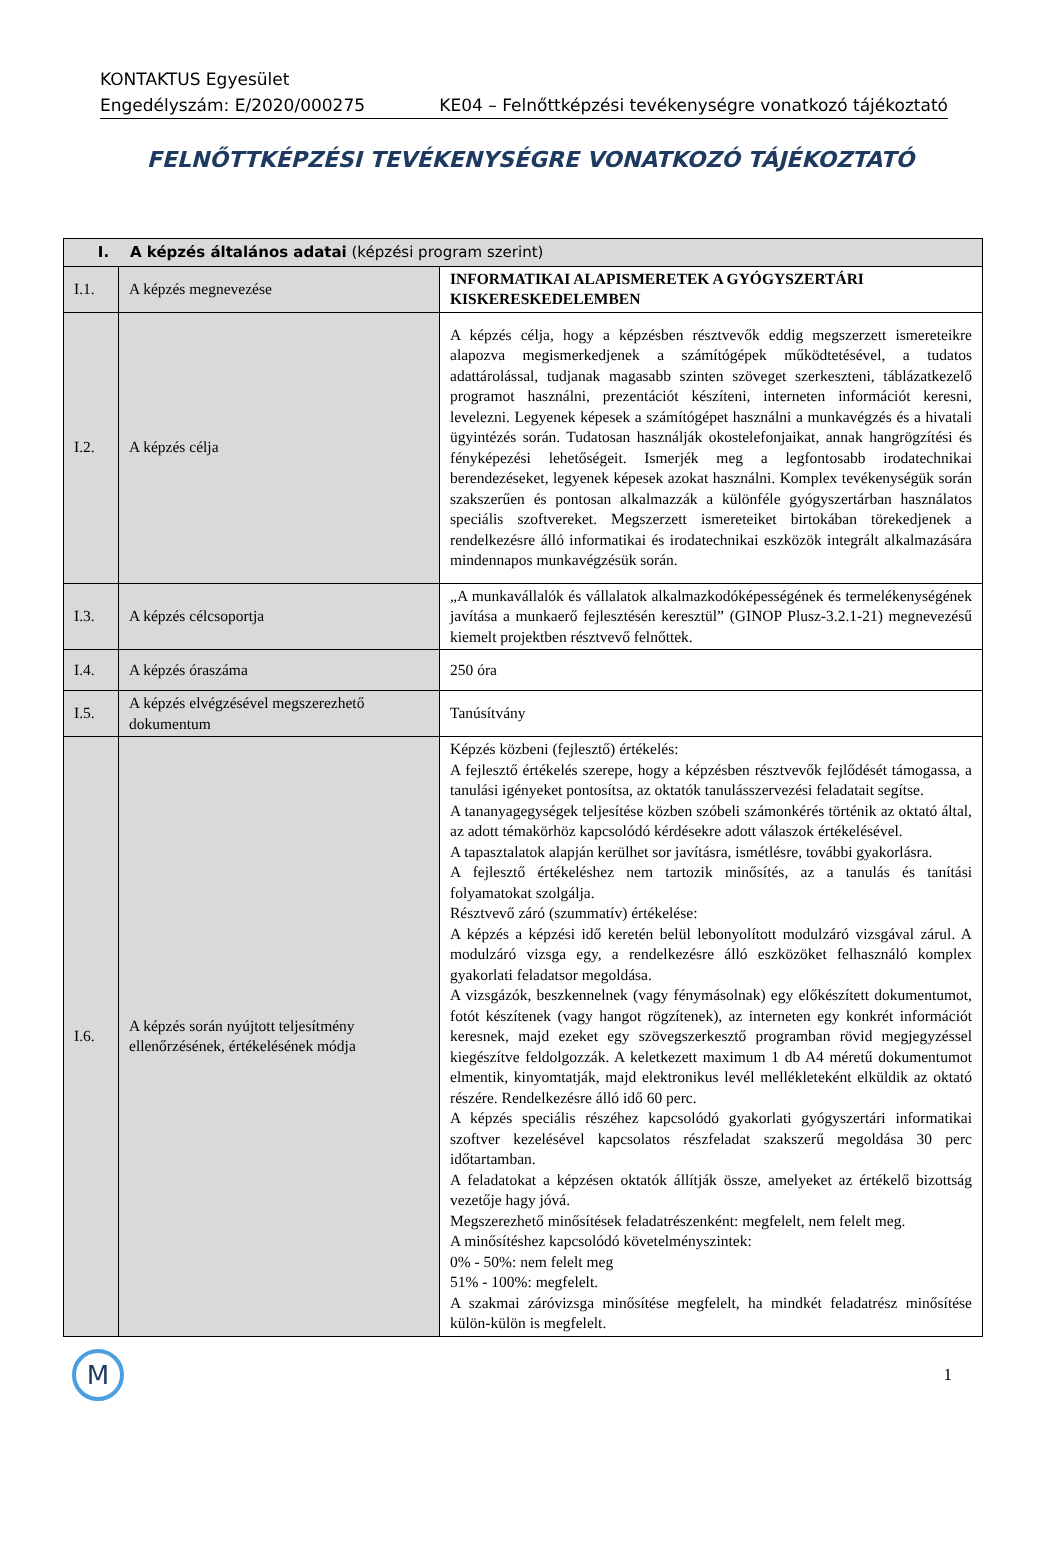KONTAKTUS Egyesület
Engedélyszám: E/2020/000275 KE04 – Felnőttképzési tevékenységre vonatkozó tájékoztató
FELNŐTTKÉPZÉSI TEVÉKENYSÉGRE VONATKOZÓ TÁJÉKOZTATÓ
| I. A képzés általános adatai (képzési program szerint) | | |
| --- | --- | --- |
| I.1. | A képzés megnevezése | INFORMATIKAI ALAPISMERETEK A GYÓGYSZERTÁRI KISKERESKEDELEMBEN |
| I.2. | A képzés célja | A képzés célja, hogy a képzésben résztvevők eddig megszerzett ismereteikre alapozva megismerkedjenek a számítógépek működtetésével, a tudatos adattárolással, tudjanak magasabb szinten szöveget szerkeszteni, táblázatkezelő programot használni, prezentációt készíteni, interneten információt keresni, levelezni. Legyenek képesek a számítógépet használni a munkavégzés és a hivatali ügyintézés során. Tudatosan használják okostelefonjaikat, annak hangrögzítési és fényképezési lehetőségeit. Ismerjék meg a legfontosabb irodatechnikai berendezéseket, legyenek képesek azokat használni. Komplex tevékenységük során szakszerűen és pontosan alkalmazzák a különféle gyógyszertárban használatos speciális szoftvereket. Megszerzett ismereteiket birtokában törekedjenek a rendelkezésre álló informatikai és irodatechnikai eszközök integrált alkalmazására mindennapos munkavégzésük során. |
| I.3. | A képzés célcsoportja | „A munkavállalók és vállalatok alkalmazkodóképességének és termelékenységének javítása a munkaerő fejlesztésén keresztül” (GINOP Plusz-3.2.1-21) megnevezésű kiemelt projektben résztvevő felnőttek. |
| I.4. | A képzés óraszáma | 250 óra |
| I.5. | A képzés elvégzésével megszerezhető dokumentum | Tanúsítvány |
| I.6. | A képzés során nyújtott teljesítmény ellenőrzésének, értékelésének módja | Képzés közbeni (fejlesztő) értékelés: A fejlesztő értékelés szerepe, hogy a képzésben résztvevők fejlődését támogassa, a tanulási igényeket pontosítsa, az oktatók tanulásszervezési feladatait segítse. A tananyagegységek teljesítése közben szóbeli számonkérés történik az oktató által, az adott témakörhöz kapcsolódó kérdésekre adott válaszok értékelésével. A tapasztalatok alapján kerülhet sor javításra, ismétlésre, további gyakorlásra. A fejlesztő értékeléshez nem tartozik minősítés, az a tanulás és tanítási folyamatokat szolgálja. Résztvevő záró (szummatív) értékelése: A képzés a képzési idő keretén belül lebonyolított modulzáró vizsgával zárul. A modulzáró vizsga egy, a rendelkezésre álló eszközöket felhasználó komplex gyakorlati feladatsor megoldása. A vizsgázók, beszkennelnek (vagy fénymásolnak) egy előkészített dokumentumot, fotót készítenek (vagy hangot rögzítenek), az interneten egy konkrét információt keresnek, majd ezeket egy szövegszerkesztő programban rövid megjegyzéssel kiegészítve feldolgozzák. A keletkezett maximum 1 db A4 méretű dokumentumot elmentik, kinyomtatják, majd elektronikus levél mellékleteként elküldik az oktató részére. Rendelkezésre álló idő 60 perc. A képzés speciális részéhez kapcsolódó gyakorlati gyógyszertári informatikai szoftver kezelésével kapcsolatos részfeladat szakszerű megoldása 30 perc időtartamban. A feladatokat a képzésen oktatók állítják össze, amelyeket az értékelő bizottság vezetője hagy jóvá. Megszerezhető minősítések feladatrészenként: megfelelt, nem felelt meg. A minősítéshez kapcsolódó követelményszintek: 0% - 50%: nem felelt meg 51% - 100%: megfelelt. A szakmai záróvizsga minősítése megfelelt, ha mindkét feladatrész minősítése külön-külön is megfelelt. |
M
1